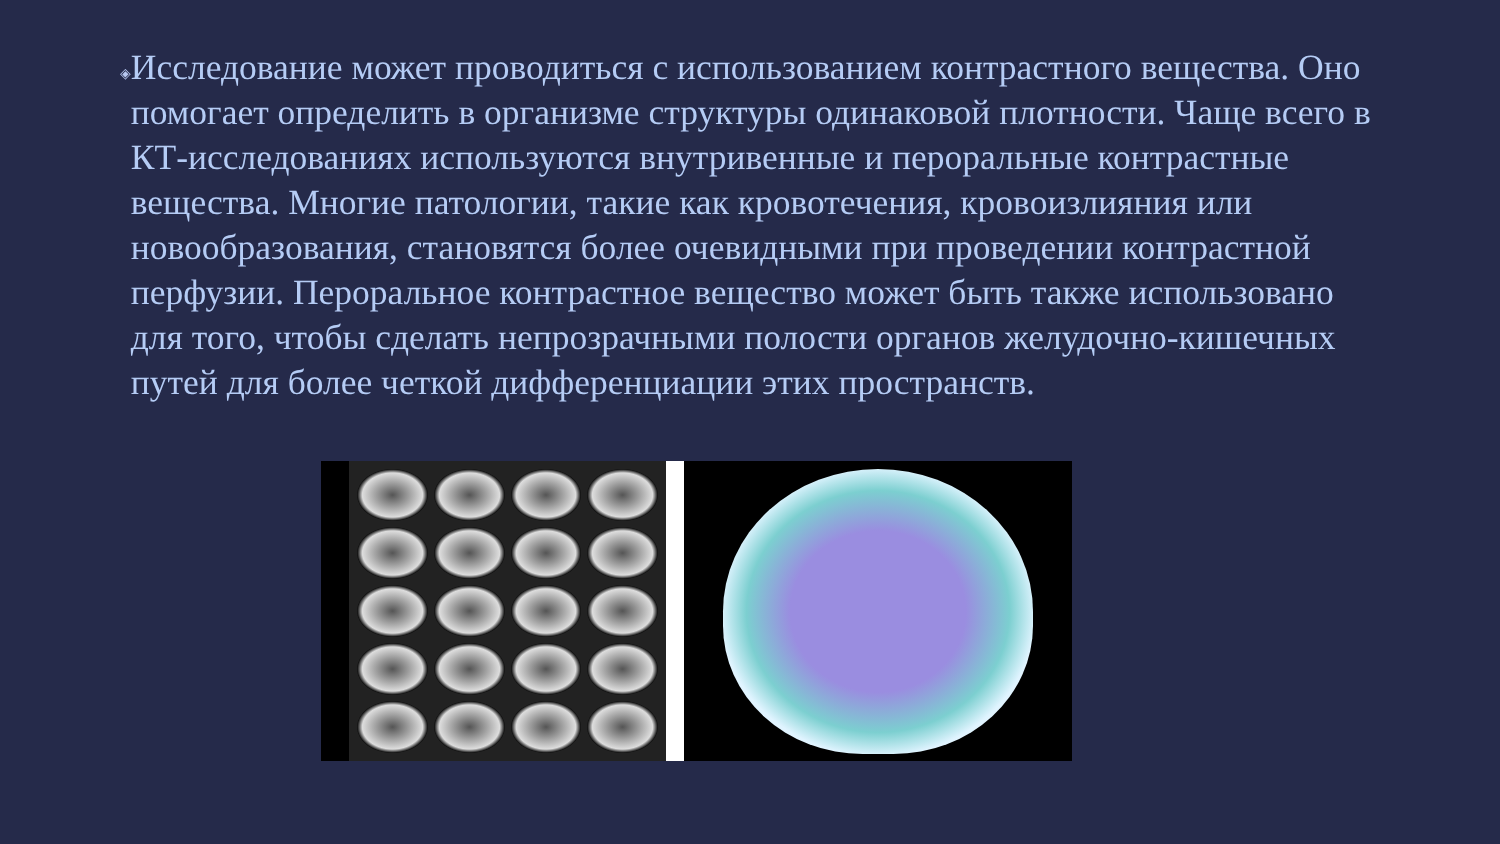◈
Исследование может проводиться с использованием контрастного вещества. Оно помогает определить в организме структуры одинаковой плотности. Чаще всего в КТ-исследованиях используются внутривенные и пероральные контрастные вещества. Многие патологии, такие как кровотечения, кровоизлияния или новообразования, становятся более очевидными при проведении контрастной перфузии. Пероральное контрастное вещество может быть также использовано для того, чтобы сделать непрозрачными полости органов желудочно-кишечных путей для более четкой дифференциации этих пространств.